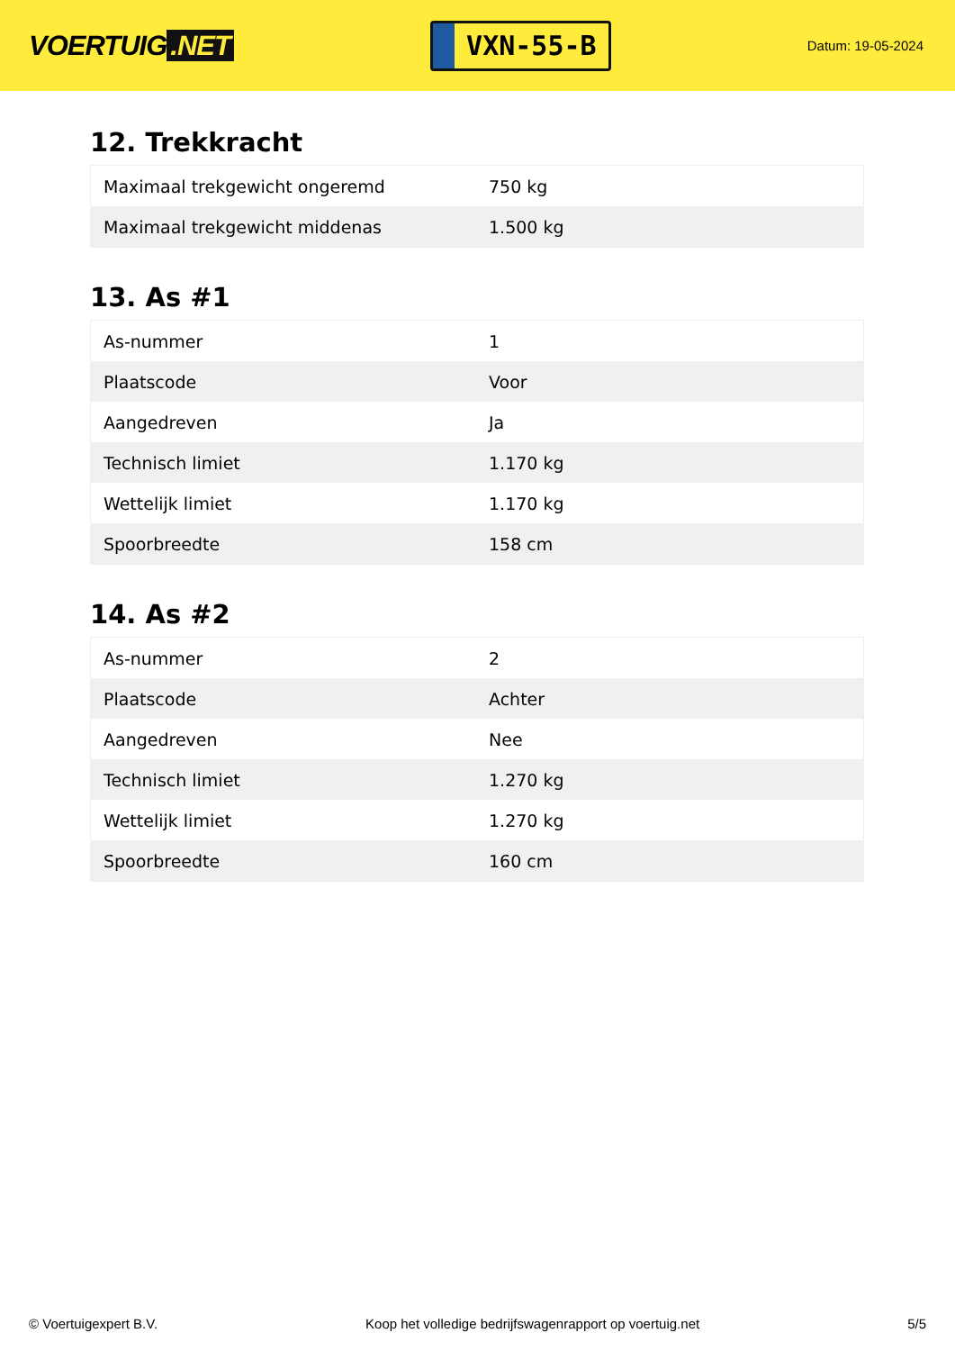VOERTUIG.NET
VXN-55-B
Datum: 19-05-2024
12. Trekkracht
| Maximaal trekgewicht ongeremd | 750 kg |
| Maximaal trekgewicht middenas | 1.500 kg |
13. As #1
| As-nummer | 1 |
| Plaatscode | Voor |
| Aangedreven | Ja |
| Technisch limiet | 1.170 kg |
| Wettelijk limiet | 1.170 kg |
| Spoorbreedte | 158 cm |
14. As #2
| As-nummer | 2 |
| Plaatscode | Achter |
| Aangedreven | Nee |
| Technisch limiet | 1.270 kg |
| Wettelijk limiet | 1.270 kg |
| Spoorbreedte | 160 cm |
© Voertuigexpert B.V. Koop het volledige bedrijfswagenrapport op voertuig.net 5/5